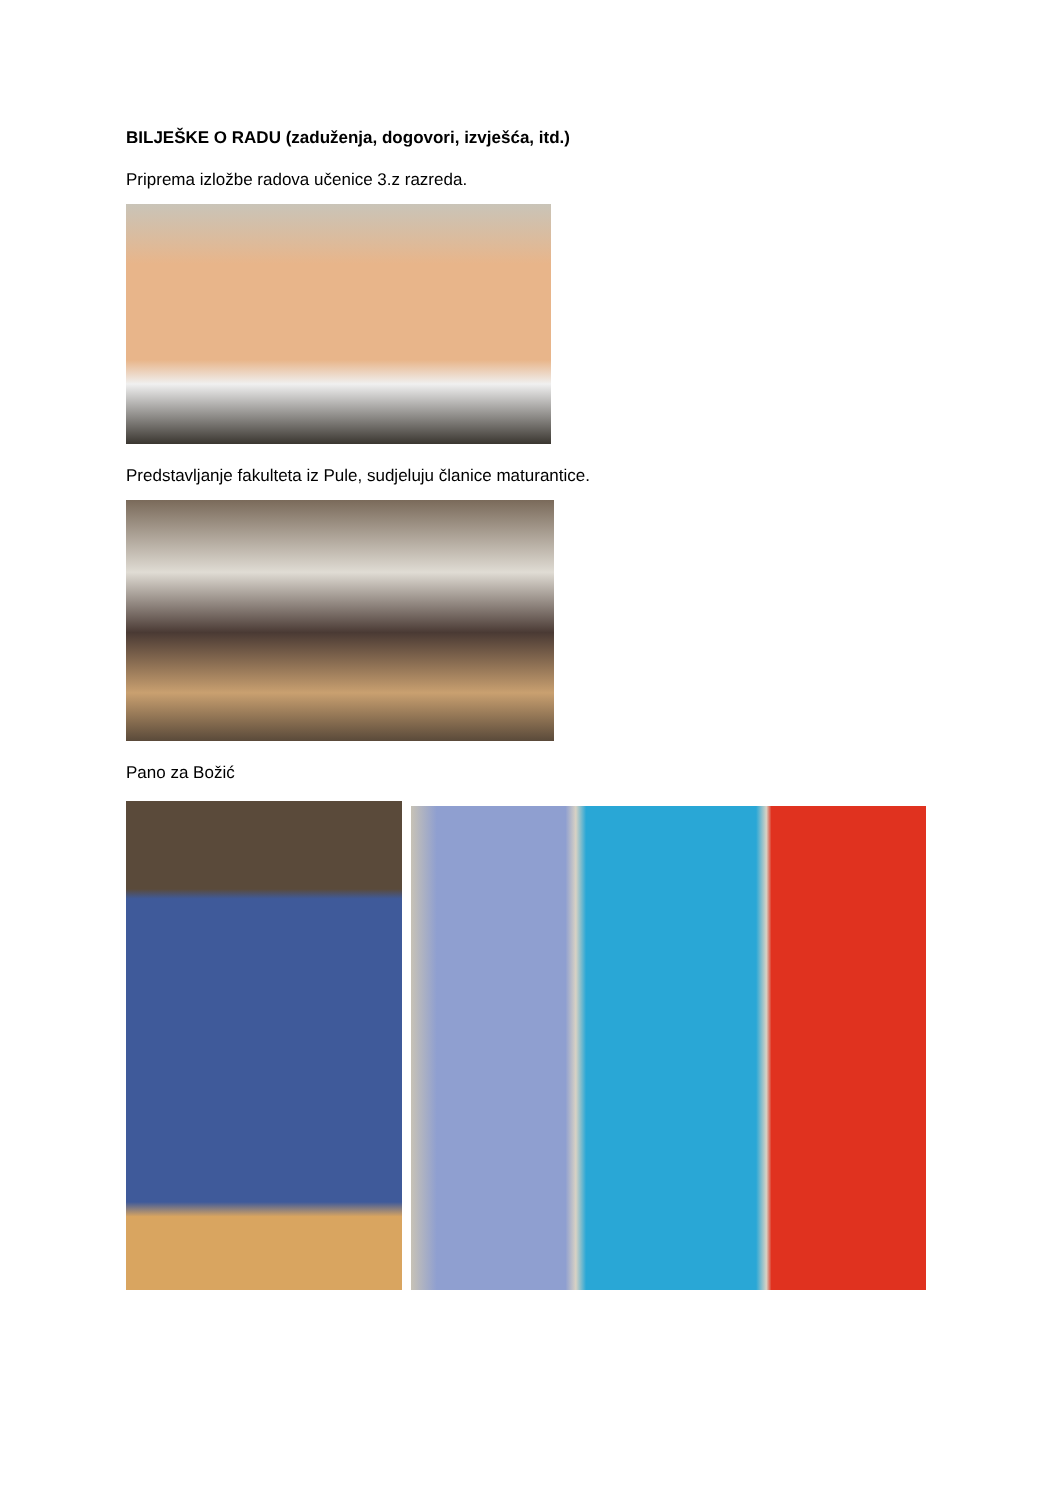BILJEŠKE O RADU (zaduženja, dogovori, izvješća, itd.)
Priprema izložbe radova učenice 3.z razreda.
Predstavljanje fakulteta iz Pule, sudjeluju članice maturantice.
Pano za Božić